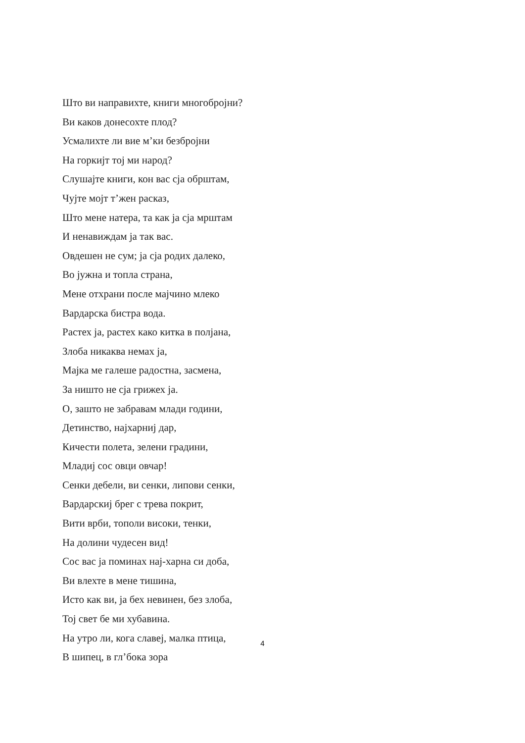Што ви направихте, книги многобројни?
Ви каков донесохте плод?
Усмалихте ли вие м’ки безбројни
На горкијт тој ми народ?
Слушајте книги, кон вас сја обрштам,
Чујте мојт т’жен расказ,
Што мене натера, та как ја сја мрштам
И ненавиждам ја так вас.
Овдешен не сум; ја сја родих далеко,
Во јужна и топла страна,
Мене отхрани после мајчино млеко
Вардарска бистра вода.
Растех ја, растех како китка в полјана,
Злоба никаква немах ја,
Мајка ме галеше радостна, засмена,
За ништо не сја грижех ја.
О, зашто не забравам млади години,
Детинство, најхарниј дар,
Кичести полета, зелени градини,
Младиј сос овци овчар!
Сенки дебели, ви сенки, липови сенки,
Вардарскиј брег с трева покрит,
Вити врби, тополи високи, тенки,
На долини чудесен вид!
Сос вас ја поминах нај-харна си доба,
Ви влехте в мене тишина,
Исто как ви, ја бех невинен, без злоба,
Тој свет бе ми хубавина.
На утро ли, кога славеј, малка птица,
В шипец, в гл’бока зора
4